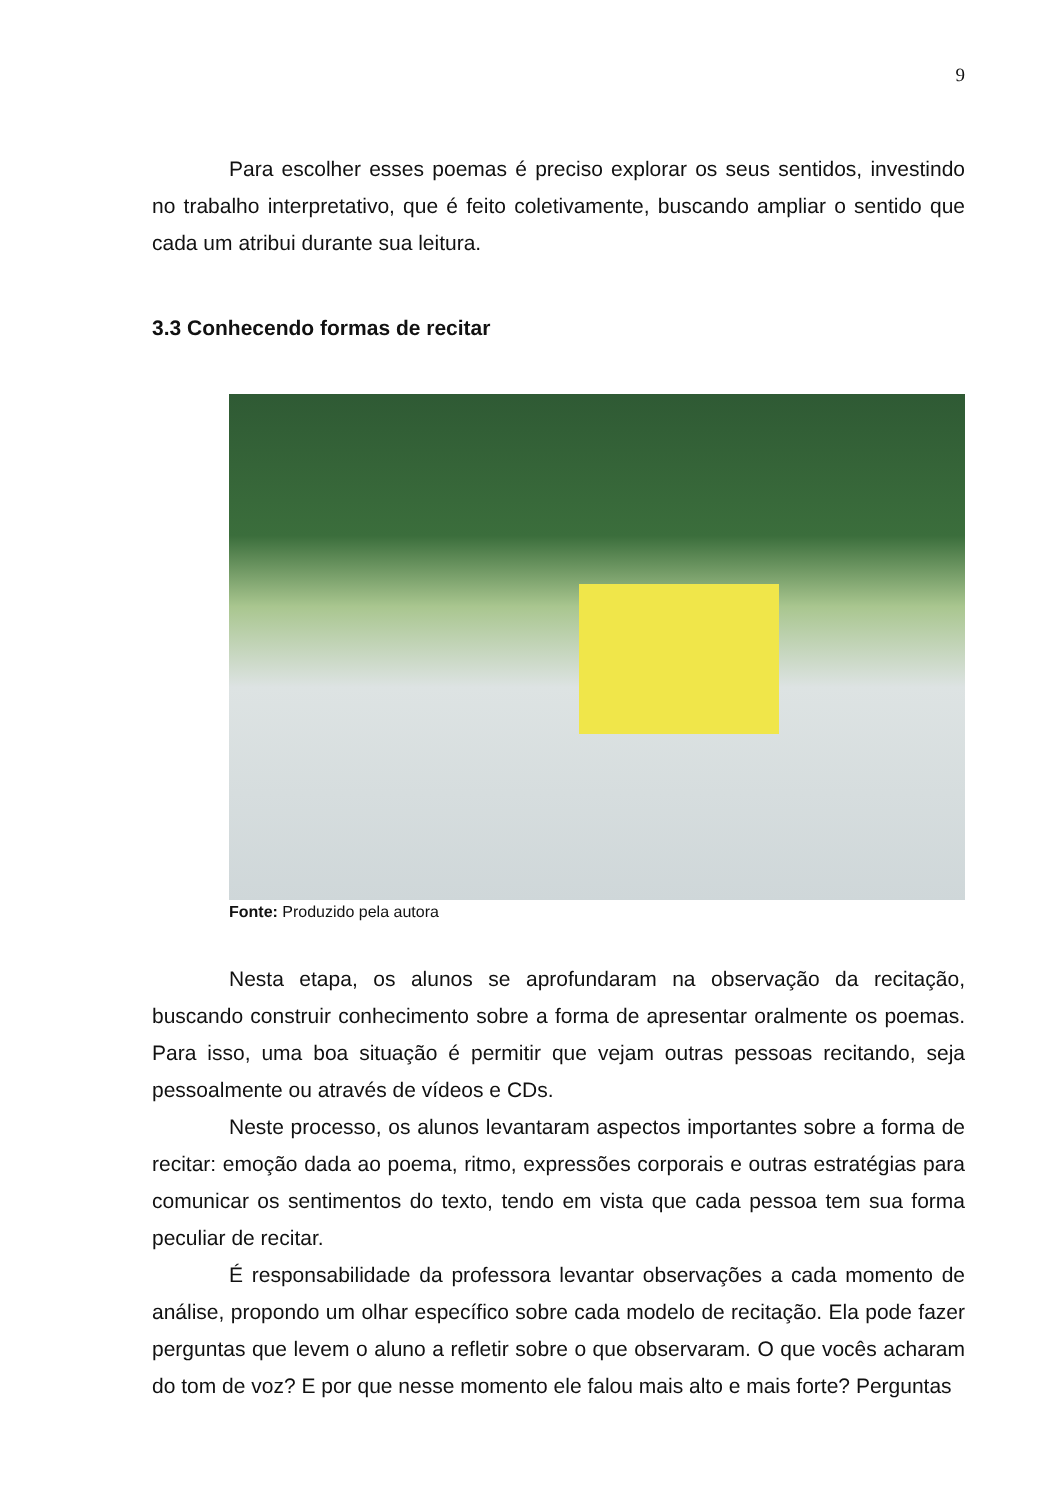9
Para escolher esses poemas é preciso explorar os seus sentidos, investindo no trabalho interpretativo, que é feito coletivamente, buscando ampliar o sentido que cada um atribui durante sua leitura.
3.3 Conhecendo formas de recitar
Fonte: Produzido pela autora
Nesta etapa, os alunos se aprofundaram na observação da recitação, buscando construir conhecimento sobre a forma de apresentar oralmente os poemas. Para isso, uma boa situação é permitir que vejam outras pessoas recitando, seja pessoalmente ou através de vídeos e CDs.
Neste processo, os alunos levantaram aspectos importantes sobre a forma de recitar: emoção dada ao poema, ritmo, expressões corporais e outras estratégias para comunicar os sentimentos do texto, tendo em vista que cada pessoa tem sua forma peculiar de recitar.
É responsabilidade da professora levantar observações a cada momento de análise, propondo um olhar específico sobre cada modelo de recitação. Ela pode fazer perguntas que levem o aluno a refletir sobre o que observaram. O que vocês acharam do tom de voz? E por que nesse momento ele falou mais alto e mais forte? Perguntas